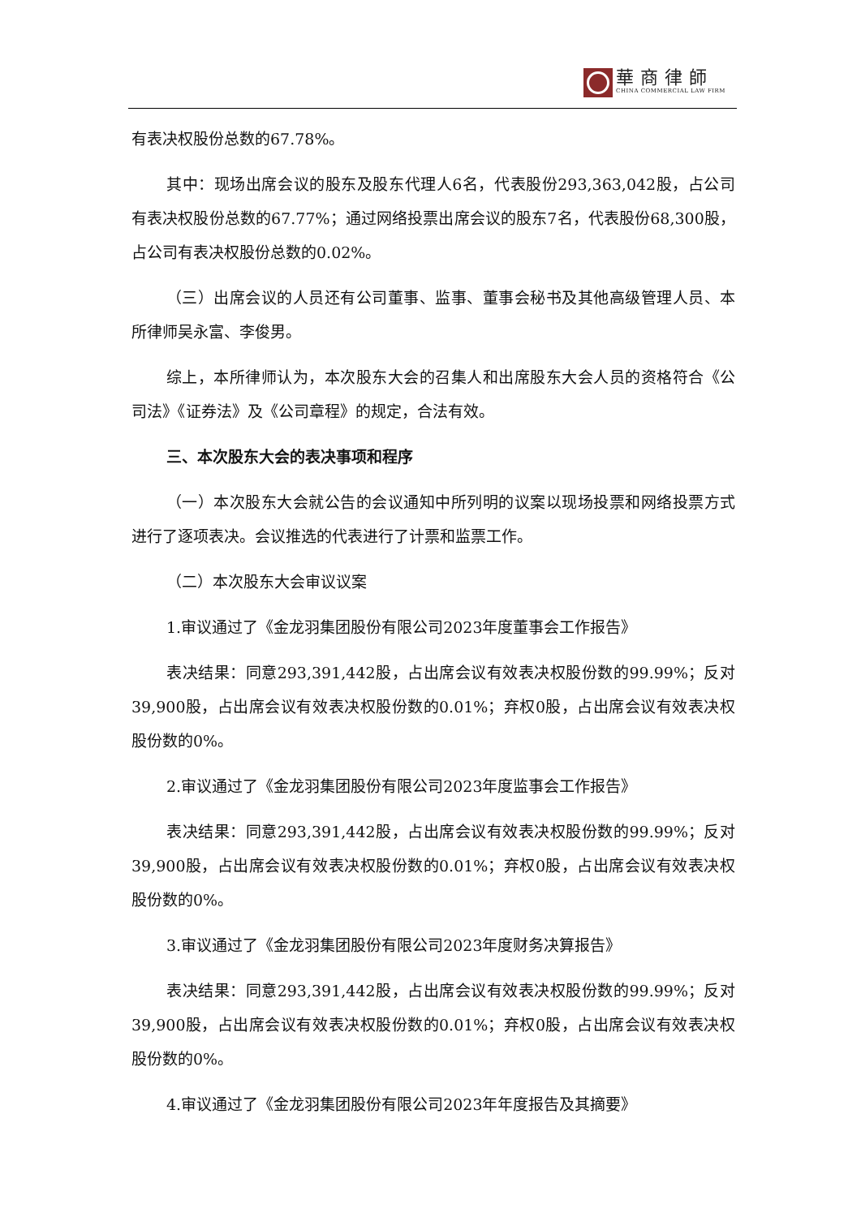華商律師
CHINA COMMERCIAL LAW FIRM
有表决权股份总数的67.78%。
其中：现场出席会议的股东及股东代理人6名，代表股份293,363,042股，占公司有表决权股份总数的67.77%；通过网络投票出席会议的股东7名，代表股份68,300股，占公司有表决权股份总数的0.02%。
（三）出席会议的人员还有公司董事、监事、董事会秘书及其他高级管理人员、本所律师吴永富、李俊男。
综上，本所律师认为，本次股东大会的召集人和出席股东大会人员的资格符合《公司法》《证券法》及《公司章程》的规定，合法有效。
三、本次股东大会的表决事项和程序
（一）本次股东大会就公告的会议通知中所列明的议案以现场投票和网络投票方式进行了逐项表决。会议推选的代表进行了计票和监票工作。
（二）本次股东大会审议议案
1.审议通过了《金龙羽集团股份有限公司2023年度董事会工作报告》
表决结果：同意293,391,442股，占出席会议有效表决权股份数的99.99%；反对39,900股，占出席会议有效表决权股份数的0.01%；弃权0股，占出席会议有效表决权股份数的0%。
2.审议通过了《金龙羽集团股份有限公司2023年度监事会工作报告》
表决结果：同意293,391,442股，占出席会议有效表决权股份数的99.99%；反对39,900股，占出席会议有效表决权股份数的0.01%；弃权0股，占出席会议有效表决权股份数的0%。
3.审议通过了《金龙羽集团股份有限公司2023年度财务决算报告》
表决结果：同意293,391,442股，占出席会议有效表决权股份数的99.99%；反对39,900股，占出席会议有效表决权股份数的0.01%；弃权0股，占出席会议有效表决权股份数的0%。
4.审议通过了《金龙羽集团股份有限公司2023年年度报告及其摘要》